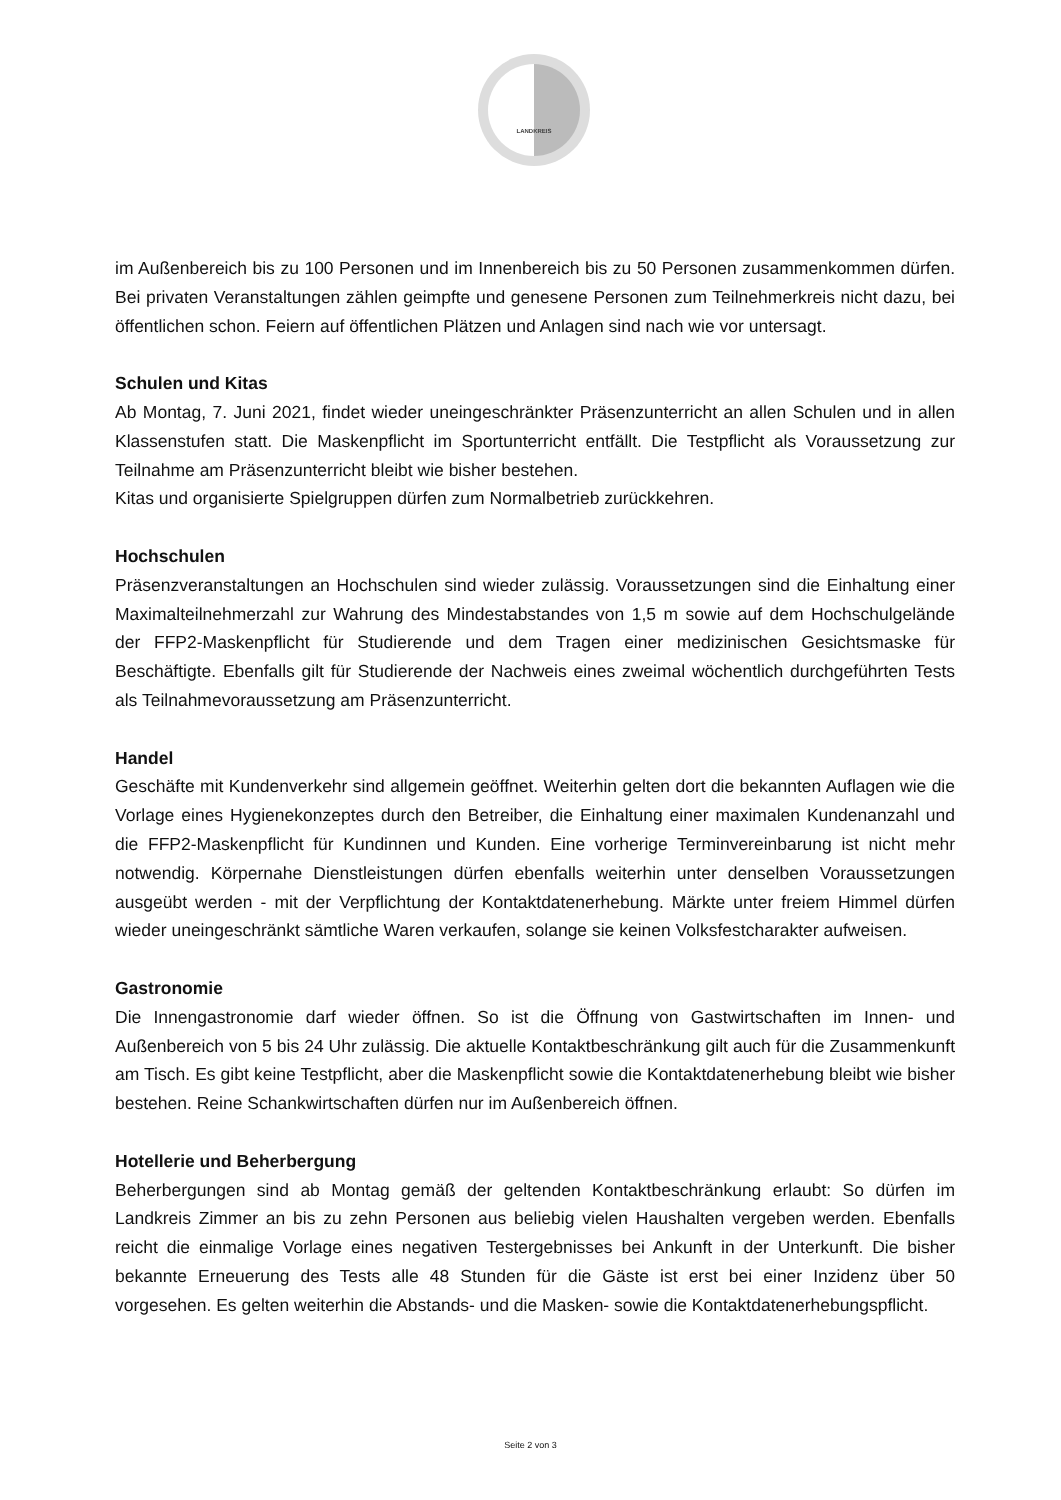LANDKREIS
im Außenbereich bis zu 100 Personen und im Innenbereich bis zu 50 Personen zusammenkommen dürfen. Bei privaten Veranstaltungen zählen geimpfte und genesene Personen zum Teilnehmerkreis nicht dazu, bei öffentlichen schon. Feiern auf öffentlichen Plätzen und Anlagen sind nach wie vor untersagt.
Schulen und Kitas
Ab Montag, 7. Juni 2021, findet wieder uneingeschränkter Präsenzunterricht an allen Schulen und in allen Klassenstufen statt. Die Maskenpflicht im Sportunterricht entfällt. Die Testpflicht als Voraussetzung zur Teilnahme am Präsenzunterricht bleibt wie bisher bestehen.
Kitas und organisierte Spielgruppen dürfen zum Normalbetrieb zurückkehren.
Hochschulen
Präsenzveranstaltungen an Hochschulen sind wieder zulässig. Voraussetzungen sind die Einhaltung einer Maximalteilnehmerzahl zur Wahrung des Mindestabstandes von 1,5 m sowie auf dem Hochschulgelände der FFP2-Maskenpflicht für Studierende und dem Tragen einer medizinischen Gesichtsmaske für Beschäftigte. Ebenfalls gilt für Studierende der Nachweis eines zweimal wöchentlich durchgeführten Tests als Teilnahmevoraussetzung am Präsenzunterricht.
Handel
Geschäfte mit Kundenverkehr sind allgemein geöffnet. Weiterhin gelten dort die bekannten Auflagen wie die Vorlage eines Hygienekonzeptes durch den Betreiber, die Einhaltung einer maximalen Kundenanzahl und die FFP2-Maskenpflicht für Kundinnen und Kunden. Eine vorherige Terminvereinbarung ist nicht mehr notwendig. Körpernahe Dienstleistungen dürfen ebenfalls weiterhin unter denselben Voraussetzungen ausgeübt werden - mit der Verpflichtung der Kontaktdatenerhebung. Märkte unter freiem Himmel dürfen wieder uneingeschränkt sämtliche Waren verkaufen, solange sie keinen Volksfestcharakter aufweisen.
Gastronomie
Die Innengastronomie darf wieder öffnen. So ist die Öffnung von Gastwirtschaften im Innen- und Außenbereich von 5 bis 24 Uhr zulässig. Die aktuelle Kontaktbeschränkung gilt auch für die Zusammenkunft am Tisch. Es gibt keine Testpflicht, aber die Maskenpflicht sowie die Kontaktdatenerhebung bleibt wie bisher bestehen. Reine Schankwirtschaften dürfen nur im Außenbereich öffnen.
Hotellerie und Beherbergung
Beherbergungen sind ab Montag gemäß der geltenden Kontaktbeschränkung erlaubt: So dürfen im Landkreis Zimmer an bis zu zehn Personen aus beliebig vielen Haushalten vergeben werden. Ebenfalls reicht die einmalige Vorlage eines negativen Testergebnisses bei Ankunft in der Unterkunft. Die bisher bekannte Erneuerung des Tests alle 48 Stunden für die Gäste ist erst bei einer Inzidenz über 50 vorgesehen. Es gelten weiterhin die Abstands- und die Masken- sowie die Kontaktdatenerhebungspflicht.
Seite 2 von 3